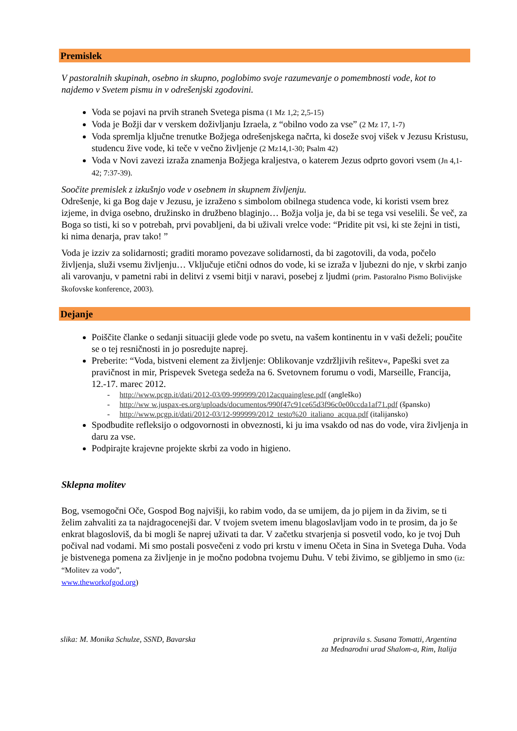Premislek
V pastoralnih skupinah, osebno in skupno, poglobimo svoje razumevanje o pomembnosti vode, kot to najdemo v Svetem pismu in v odrešenjski zgodovini.
Voda se pojavi na prvih straneh Svetega pisma (1 Mz 1,2; 2,5-15)
Voda je Božji dar v verskem doživljanju Izraela, z “obilno vodo za vse” (2 Mz 17, 1-7)
Voda spremlja ključne trenutke Božjega odrešenjskega načrta, ki doseže svoj višek v Jezusu Kristusu, studencu žive vode, ki teče v večno življenje (2 Mz14,1-30; Psalm 42)
Voda v Novi zavezi izraža znamenja Božjega kraljestva, o katerem Jezus odprto govori vsem (Jn 4,1-42; 7:37-39).
Soočite premislek z izkušnjo vode v osebnem in skupnem življenju.
Odrešenje, ki ga Bog daje v Jezusu, je izraženo s simbolom obilnega studenca vode, ki koristi vsem brez izjeme, in dviga osebno, družinsko in družbeno blaginjo… Božja volja je, da bi se tega vsi veselili. Še več, za Boga so tisti, ki so v potrebah, prvi povabljeni, da bi uživali vrelce vode: “Pridite pit vsi, ki ste žejni in tisti, ki nima denarja, prav tako! ”
Voda je izziv za solidarnosti; graditi moramo povezave solidarnosti, da bi zagotovili, da voda, počelo življenja, služi vsemu življenju… Vključuje etični odnos do vode, ki se izraža v ljubezni do nje, v skrbi zanjo ali varovanju, v pametni rabi in delitvi z vsemi bitji v naravi, posebej z ljudmi (prim. Pastoralno Pismo Bolivijske škofovske konference, 2003).
Dejanje
Poiščite članke o sedanji situaciji glede vode po svetu, na vašem kontinentu in v vaši deželi; poučite se o tej resničnosti in jo posredujte naprej.
Preberite: “Voda, bistveni element za življenje: Oblikovanje vzdržljivih rešitev«, Papeški svet za pravičnost in mir, Prispevek Svetega sedeža na 6. Svetovnem forumu o vodi, Marseille, Francija, 12.-17. marec 2012.
- http://www.pcgp.it/dati/2012-03/09-999999/2012acquainglese.pdf (angleško)
- http://ww w.juspax-es.org/uploads/documentos/990f47c91ce65d3f96c0e00ccda1af71.pdf (špansko)
- http://www.pcgp.it/dati/2012-03/12-999999/2012_testo%20_italiano_acqua.pdf (italijansko)
Spodbudite refleksijo o odgovornosti in obveznosti, ki ju ima vsakdo od nas do vode, vira življenja in daru za vse.
Podpirajte krajevne projekte skrbi za vodo in higieno.
Sklepna molitev
Bog, vsemogočni Oče, Gospod Bog najvišji, ko rabim vodo, da se umijem, da jo pijem in da živim, se ti želim zahvaliti za ta najdragocenejši dar. V tvojem svetem imenu blagoslavljam vodo in te prosim, da jo še enkrat blagosloviš, da bi mogli še naprej uživati ta dar. V začetku stvarjenja si posvetil vodo, ko je tvoj Duh počival nad vodami. Mi smo postali posvečeni z vodo pri krstu v imenu Očeta in Sina in Svetega Duha. Voda je bistvenega pomena za življenje in je močno podobna tvojemu Duhu. V tebi živimo, se gibljemo in smo (iz: “Molitev za vodo”,
www.theworkofgod.org)
slika: M. Monika Schulze, SSND, Bavarska
pripravila s. Susana Tomatti, Argentina
za Mednarodni urad Shalom-a, Rim, Italija